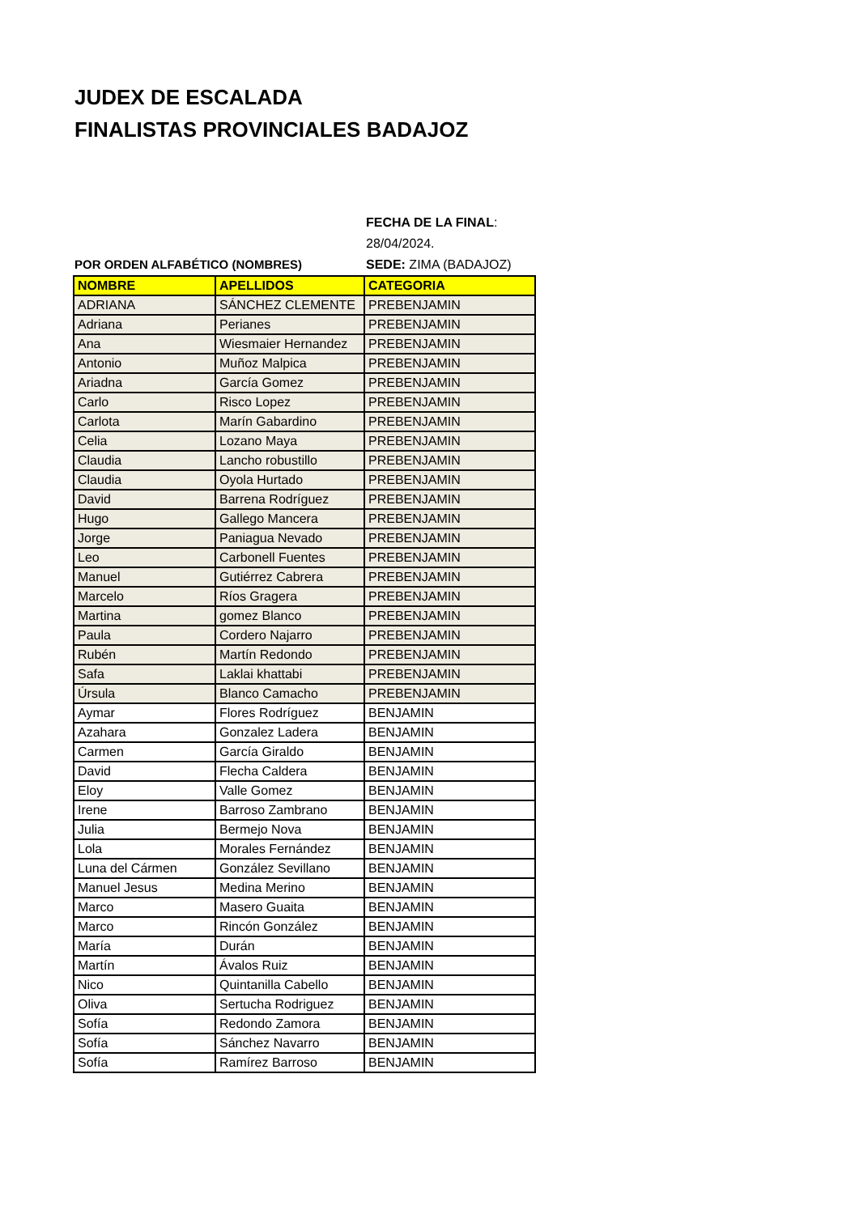JUDEX DE ESCALADA
FINALISTAS PROVINCIALES BADAJOZ
POR ORDEN ALFABÉTICO (NOMBRES) FECHA DE LA FINAL:
28/04/2024.
SEDE: ZIMA (BADAJOZ)
| NOMBRE | APELLIDOS | CATEGORIA |
| --- | --- | --- |
| ADRIANA | SÁNCHEZ CLEMENTE | PREBENJAMIN |
| Adriana | Perianes | PREBENJAMIN |
| Ana | Wiesmaier Hernandez | PREBENJAMIN |
| Antonio | Muñoz Malpica | PREBENJAMIN |
| Ariadna | García Gomez | PREBENJAMIN |
| Carlo | Risco Lopez | PREBENJAMIN |
| Carlota | Marín Gabardino | PREBENJAMIN |
| Celia | Lozano Maya | PREBENJAMIN |
| Claudia | Lancho robustillo | PREBENJAMIN |
| Claudia | Oyola Hurtado | PREBENJAMIN |
| David | Barrena Rodríguez | PREBENJAMIN |
| Hugo | Gallego Mancera | PREBENJAMIN |
| Jorge | Paniagua Nevado | PREBENJAMIN |
| Leo | Carbonell Fuentes | PREBENJAMIN |
| Manuel | Gutiérrez Cabrera | PREBENJAMIN |
| Marcelo | Ríos Gragera | PREBENJAMIN |
| Martina | gomez Blanco | PREBENJAMIN |
| Paula | Cordero Najarro | PREBENJAMIN |
| Rubén | Martín Redondo | PREBENJAMIN |
| Safa | Laklai khattabi | PREBENJAMIN |
| Úrsula | Blanco Camacho | PREBENJAMIN |
| Aymar | Flores Rodríguez | BENJAMIN |
| Azahara | Gonzalez Ladera | BENJAMIN |
| Carmen | García Giraldo | BENJAMIN |
| David | Flecha Caldera | BENJAMIN |
| Eloy | Valle Gomez | BENJAMIN |
| Irene | Barroso Zambrano | BENJAMIN |
| Julia | Bermejo Nova | BENJAMIN |
| Lola | Morales Fernández | BENJAMIN |
| Luna del Cármen | González Sevillano | BENJAMIN |
| Manuel Jesus | Medina Merino | BENJAMIN |
| Marco | Masero Guaita | BENJAMIN |
| Marco | Rincón González | BENJAMIN |
| María | Durán | BENJAMIN |
| Martín | Ávalos Ruiz | BENJAMIN |
| Nico | Quintanilla Cabello | BENJAMIN |
| Oliva | Sertucha Rodriguez | BENJAMIN |
| Sofía | Redondo Zamora | BENJAMIN |
| Sofía | Sánchez Navarro | BENJAMIN |
| Sofía | Ramírez Barroso | BENJAMIN |